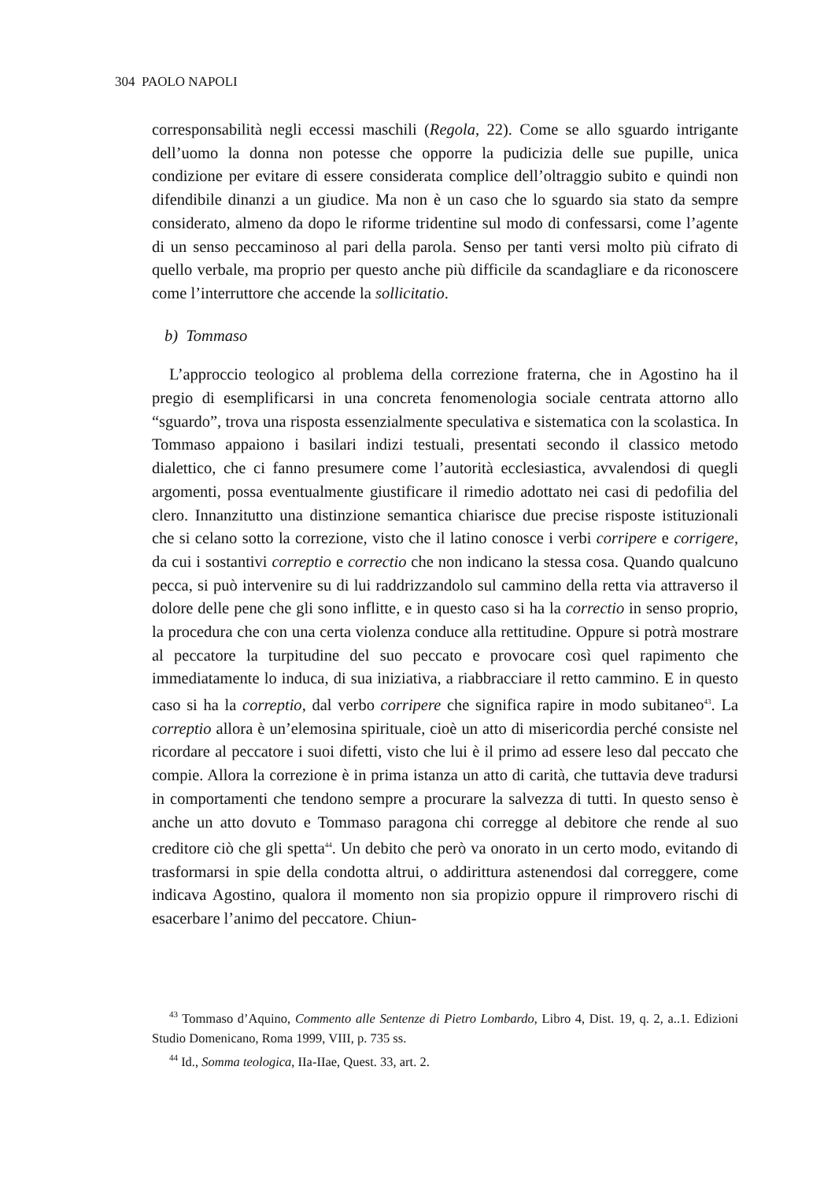304 PAOLO NAPOLI
corresponsabilità negli eccessi maschili (Regola, 22). Come se allo sguardo intrigante dell’uomo la donna non potesse che opporre la pudicizia delle sue pupille, unica condizione per evitare di essere considerata complice dell’oltraggio subito e quindi non difendibile dinanzi a un giudice. Ma non è un caso che lo sguardo sia stato da sempre considerato, almeno da dopo le riforme tridentine sul modo di confessarsi, come l’agente di un senso peccaminoso al pari della parola. Senso per tanti versi molto più cifrato di quello verbale, ma proprio per questo anche più difficile da scandagliare e da riconoscere come l’interruttore che accende la sollicitatio.
b) Tommaso
L’approccio teologico al problema della correzione fraterna, che in Agostino ha il pregio di esemplificarsi in una concreta fenomenologia sociale centrata attorno allo “sguardo”, trova una risposta essenzialmente speculativa e sistematica con la scolastica. In Tommaso appaiono i basilari indizi testuali, presentati secondo il classico metodo dialettico, che ci fanno presumere come l’autorità ecclesiastica, avvalendosi di quegli argomenti, possa eventualmente giustificare il rimedio adottato nei casi di pedofilia del clero. Innanzitutto una distinzione semantica chiarisce due precise risposte istituzionali che si celano sotto la correzione, visto che il latino conosce i verbi corripere e corrigere, da cui i sostantivi correptio e correctio che non indicano la stessa cosa. Quando qualcuno pecca, si può intervenire su di lui raddrizzandolo sul cammino della retta via attraverso il dolore delle pene che gli sono inflitte, e in questo caso si ha la correctio in senso proprio, la procedura che con una certa violenza conduce alla rettitudine. Oppure si potrà mostrare al peccatore la turpitudine del suo peccato e provocare così quel rapimento che immediatamente lo induca, di sua iniziativa, a riabbracciare il retto cammino. E in questo caso si ha la correptio, dal verbo corripere che significa rapire in modo subitaneo<sup>43</sup>. La correptio allora è un’elemosina spirituale, cioè un atto di misericordia perché consiste nel ricordare al peccatore i suoi difetti, visto che lui è il primo ad essere leso dal peccato che compie. Allora la correzione è in prima istanza un atto di carità, che tuttavia deve tradursi in comportamenti che tendono sempre a procurare la salvezza di tutti. In questo senso è anche un atto dovuto e Tommaso paragona chi corregge al debitore che rende al suo creditore ciò che gli spetta<sup>44</sup>. Un debito che però va onorato in un certo modo, evitando di trasformarsi in spie della condotta altrui, o addirittura astenendosi dal correggere, come indicava Agostino, qualora il momento non sia propizio oppure il rimprovero rischi di esacerbare l’animo del peccatore. Chiun-
<sup>43</sup> Tommaso d’Aquino, Commento alle Sentenze di Pietro Lombardo, Libro 4, Dist. 19, q. 2, a..1. Edizioni Studio Domenicano, Roma 1999, VIII, p. 735 ss.
<sup>44</sup> Id., Somma teologica, IIa-IIae, Quest. 33, art. 2.